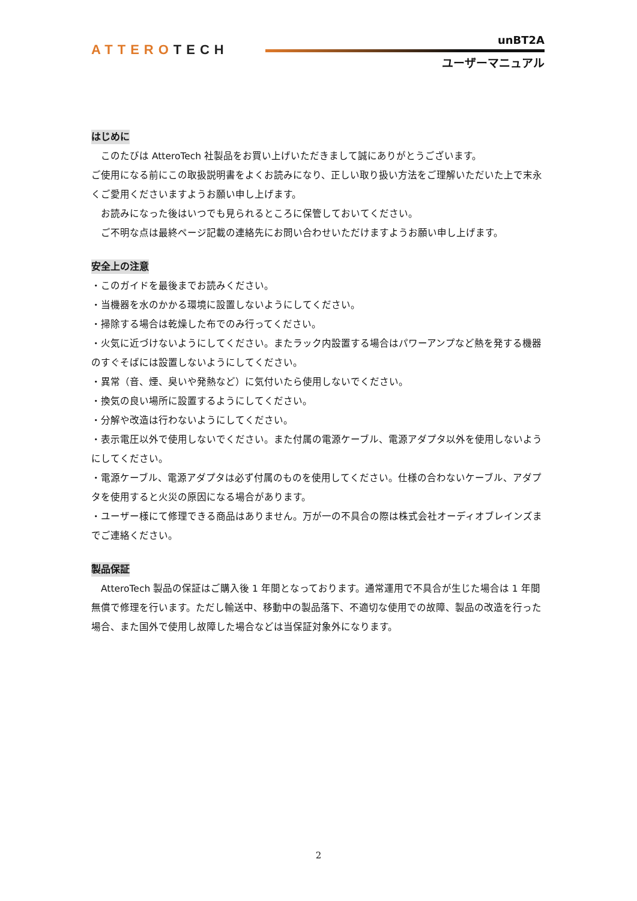ATTEROTECH
unBT2A
ユーザーマニュアル
はじめに
　このたびは AtteroTech 社製品をお買い上げいただきまして誠にありがとうございます。
ご使用になる前にこの取扱説明書をよくお読みになり、正しい取り扱い方法をご理解いただいた上で末永くご愛用くださいますようお願い申し上げます。
　お読みになった後はいつでも見られるところに保管しておいてください。
　ご不明な点は最終ページ記載の連絡先にお問い合わせいただけますようお願い申し上げます。
安全上の注意
・このガイドを最後までお読みください。
・当機器を水のかかる環境に設置しないようにしてください。
・掃除する場合は乾燥した布でのみ行ってください。
・火気に近づけないようにしてください。またラック内設置する場合はパワーアンプなど熱を発する機器のすぐそばには設置しないようにしてください。
・異常（音、煙、臭いや発熱など）に気付いたら使用しないでください。
・換気の良い場所に設置するようにしてください。
・分解や改造は行わないようにしてください。
・表示電圧以外で使用しないでください。また付属の電源ケーブル、電源アダプタ以外を使用しないようにしてください。
・電源ケーブル、電源アダプタは必ず付属のものを使用してください。仕様の合わないケーブル、アダプタを使用すると火災の原因になる場合があります。
・ユーザー様にて修理できる商品はありません。万が一の不具合の際は株式会社オーディオブレインズまでご連絡ください。
製品保証
　AtteroTech 製品の保証はご購入後 1 年間となっております。通常運用で不具合が生じた場合は 1 年間無償で修理を行います。ただし輸送中、移動中の製品落下、不適切な使用での故障、製品の改造を行った場合、また国外で使用し故障した場合などは当保証対象外になります。
2